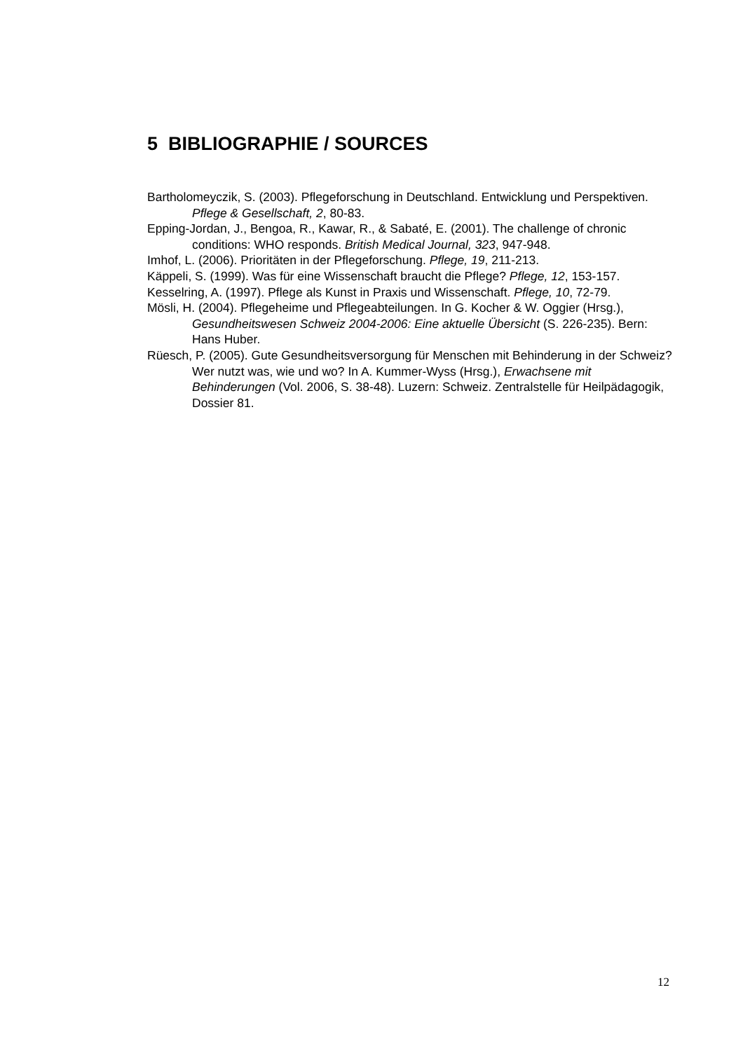5 BIBLIOGRAPHIE / SOURCES
Bartholomeyczik, S. (2003). Pflegeforschung in Deutschland. Entwicklung und Perspektiven. Pflege & Gesellschaft, 2, 80-83.
Epping-Jordan, J., Bengoa, R., Kawar, R., & Sabaté, E. (2001). The challenge of chronic conditions: WHO responds. British Medical Journal, 323, 947-948.
Imhof, L. (2006). Prioritäten in der Pflegeforschung. Pflege, 19, 211-213.
Käppeli, S. (1999). Was für eine Wissenschaft braucht die Pflege? Pflege, 12, 153-157.
Kesselring, A. (1997). Pflege als Kunst in Praxis und Wissenschaft. Pflege, 10, 72-79.
Mösli, H. (2004). Pflegeheime und Pflegeabteilungen. In G. Kocher & W. Oggier (Hrsg.), Gesundheitswesen Schweiz 2004-2006: Eine aktuelle Übersicht (S. 226-235). Bern: Hans Huber.
Rüesch, P. (2005). Gute Gesundheitsversorgung für Menschen mit Behinderung in der Schweiz? Wer nutzt was, wie und wo? In A. Kummer-Wyss (Hrsg.), Erwachsene mit Behinderungen (Vol. 2006, S. 38-48). Luzern: Schweiz. Zentralstelle für Heilpädagogik, Dossier 81.
12